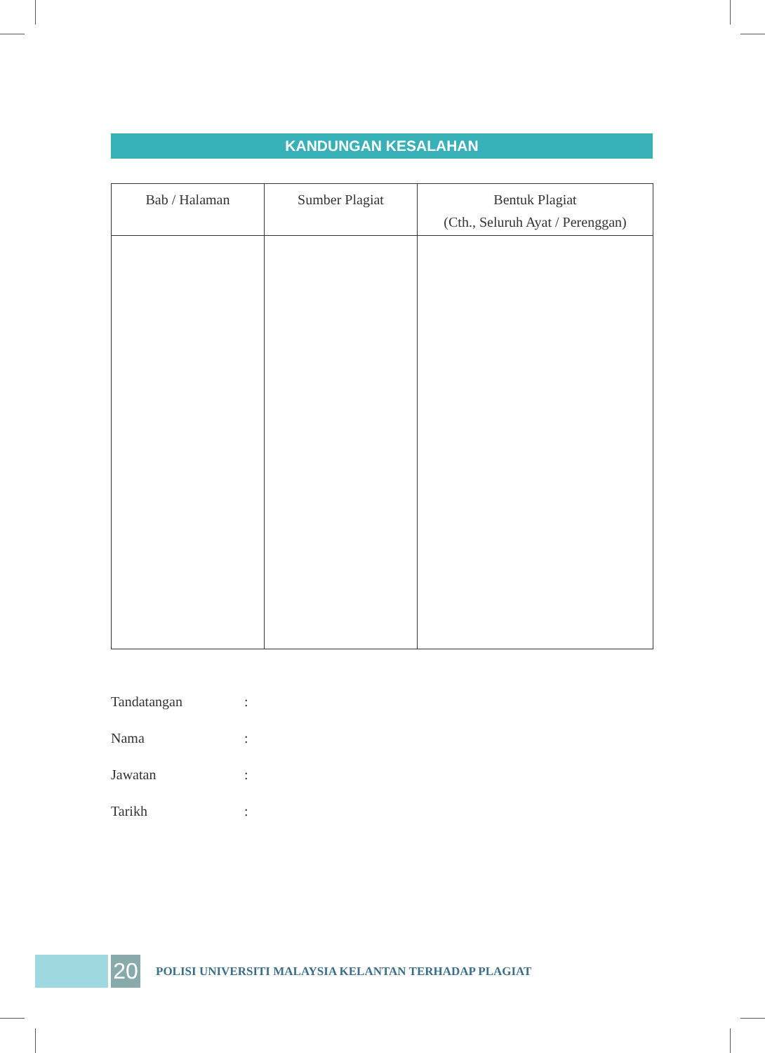KANDUNGAN KESALAHAN
| Bab / Halaman | Sumber Plagiat | Bentuk Plagiat (Cth., Seluruh Ayat / Perenggan) |
| --- | --- | --- |
Tandatangan:
Nama:
Jawatan:
Tarikh:
20
POLISI UNIVERSITI MALAYSIA KELANTAN TERHADAP PLAGIAT